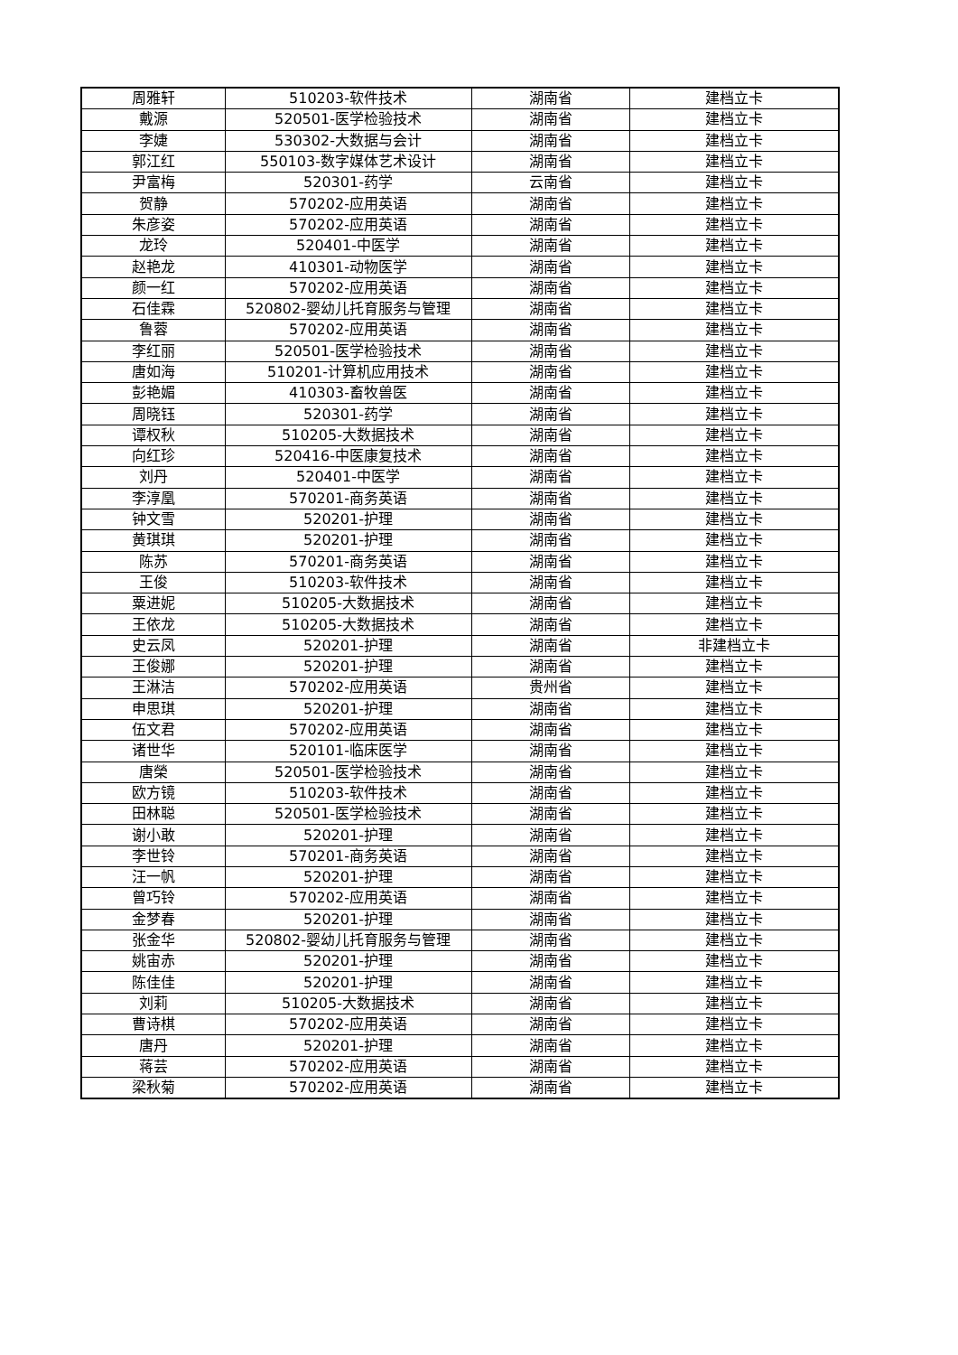| 周雅轩 | 510203-软件技术 | 湖南省 | 建档立卡 |
| 戴源 | 520501-医学检验技术 | 湖南省 | 建档立卡 |
| 李婕 | 530302-大数据与会计 | 湖南省 | 建档立卡 |
| 郭江红 | 550103-数字媒体艺术设计 | 湖南省 | 建档立卡 |
| 尹富梅 | 520301-药学 | 云南省 | 建档立卡 |
| 贺静 | 570202-应用英语 | 湖南省 | 建档立卡 |
| 朱彦姿 | 570202-应用英语 | 湖南省 | 建档立卡 |
| 龙玲 | 520401-中医学 | 湖南省 | 建档立卡 |
| 赵艳龙 | 410301-动物医学 | 湖南省 | 建档立卡 |
| 颜一红 | 570202-应用英语 | 湖南省 | 建档立卡 |
| 石佳霖 | 520802-婴幼儿托育服务与管理 | 湖南省 | 建档立卡 |
| 鲁蓉 | 570202-应用英语 | 湖南省 | 建档立卡 |
| 李红丽 | 520501-医学检验技术 | 湖南省 | 建档立卡 |
| 唐如海 | 510201-计算机应用技术 | 湖南省 | 建档立卡 |
| 彭艳媚 | 410303-畜牧兽医 | 湖南省 | 建档立卡 |
| 周晓钰 | 520301-药学 | 湖南省 | 建档立卡 |
| 谭权秋 | 510205-大数据技术 | 湖南省 | 建档立卡 |
| 向红珍 | 520416-中医康复技术 | 湖南省 | 建档立卡 |
| 刘丹 | 520401-中医学 | 湖南省 | 建档立卡 |
| 李淳凰 | 570201-商务英语 | 湖南省 | 建档立卡 |
| 钟文雪 | 520201-护理 | 湖南省 | 建档立卡 |
| 黄琪琪 | 520201-护理 | 湖南省 | 建档立卡 |
| 陈苏 | 570201-商务英语 | 湖南省 | 建档立卡 |
| 王俊 | 510203-软件技术 | 湖南省 | 建档立卡 |
| 粟进妮 | 510205-大数据技术 | 湖南省 | 建档立卡 |
| 王依龙 | 510205-大数据技术 | 湖南省 | 建档立卡 |
| 史云凤 | 520201-护理 | 湖南省 | 非建档立卡 |
| 王俊娜 | 520201-护理 | 湖南省 | 建档立卡 |
| 王淋洁 | 570202-应用英语 | 贵州省 | 建档立卡 |
| 申思琪 | 520201-护理 | 湖南省 | 建档立卡 |
| 伍文君 | 570202-应用英语 | 湖南省 | 建档立卡 |
| 诸世华 | 520101-临床医学 | 湖南省 | 建档立卡 |
| 唐榮 | 520501-医学检验技术 | 湖南省 | 建档立卡 |
| 欧方镜 | 510203-软件技术 | 湖南省 | 建档立卡 |
| 田林聪 | 520501-医学检验技术 | 湖南省 | 建档立卡 |
| 谢小敢 | 520201-护理 | 湖南省 | 建档立卡 |
| 李世铃 | 570201-商务英语 | 湖南省 | 建档立卡 |
| 汪一帆 | 520201-护理 | 湖南省 | 建档立卡 |
| 曾巧铃 | 570202-应用英语 | 湖南省 | 建档立卡 |
| 金梦春 | 520201-护理 | 湖南省 | 建档立卡 |
| 张金华 | 520802-婴幼儿托育服务与管理 | 湖南省 | 建档立卡 |
| 姚宙赤 | 520201-护理 | 湖南省 | 建档立卡 |
| 陈佳佳 | 520201-护理 | 湖南省 | 建档立卡 |
| 刘莉 | 510205-大数据技术 | 湖南省 | 建档立卡 |
| 曹诗棋 | 570202-应用英语 | 湖南省 | 建档立卡 |
| 唐丹 | 520201-护理 | 湖南省 | 建档立卡 |
| 蒋芸 | 570202-应用英语 | 湖南省 | 建档立卡 |
| 梁秋菊 | 570202-应用英语 | 湖南省 | 建档立卡 |